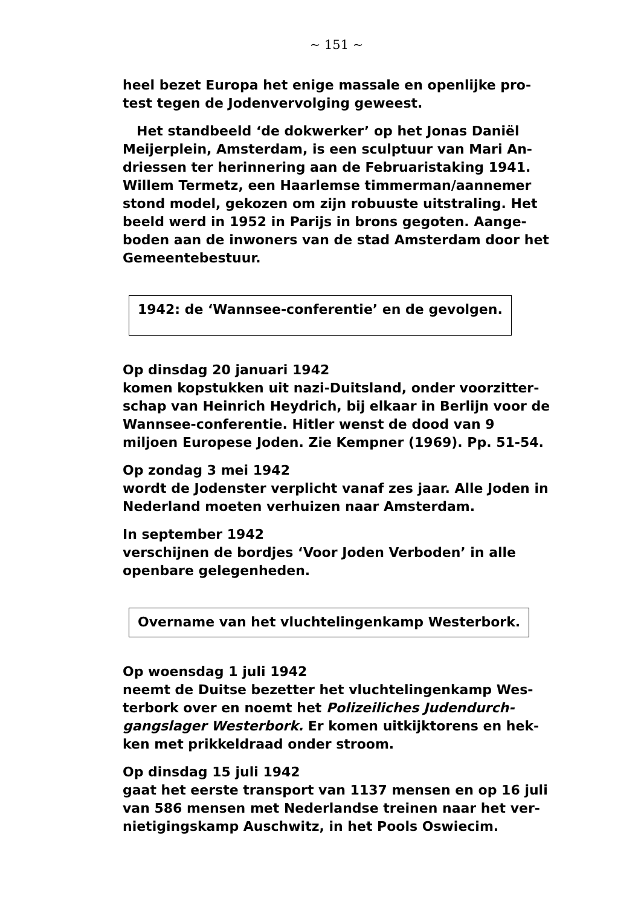~ 151 ~
heel bezet Europa het enige massale en openlijke pro-test tegen de Jodenvervolging geweest.
Het standbeeld ‘de dokwerker’ op het Jonas Daniël Meijerplein, Amsterdam, is een sculptuur van Mari An-driessen ter herinnering aan de Februaristaking 1941. Willem Termetz, een Haarlemse timmerman/aannemer stond model, gekozen om zijn robuuste uitstraling. Het beeld werd in 1952 in Parijs in brons gegoten. Aange-boden aan de inwoners van de stad Amsterdam door het Gemeentebestuur.
1942: de ‘Wannsee-conferentie’ en de gevolgen.
Op dinsdag 20 januari 1942
komen kopstukken uit nazi-Duitsland, onder voorzitter-schap van Heinrich Heydrich, bij elkaar in Berlijn voor de Wannsee-conferentie. Hitler wenst de dood van 9 miljoen Europese Joden. Zie Kempner (1969). Pp. 51-54.
Op zondag 3 mei 1942
wordt de Jodenster verplicht vanaf zes jaar. Alle Joden in Nederland moeten verhuizen naar Amsterdam.
In september 1942
verschijnen de bordjes ‘Voor Joden Verboden’ in alle openbare gelegenheden.
Overname van het vluchtelingenkamp Westerbork.
Op woensdag 1 juli 1942
neemt de Duitse bezetter het vluchtelingenkamp Wes-terbork over en noemt het Polizeiliches Judendurch-gangslager Westerbork. Er komen uitkijktorens en hek-ken met prikkeldraad onder stroom.
Op dinsdag 15 juli 1942
gaat het eerste transport van 1137 mensen en op 16 juli van 586 mensen met Nederlandse treinen naar het ver-nietigingskamp Auschwitz, in het Pools Oswiecim.